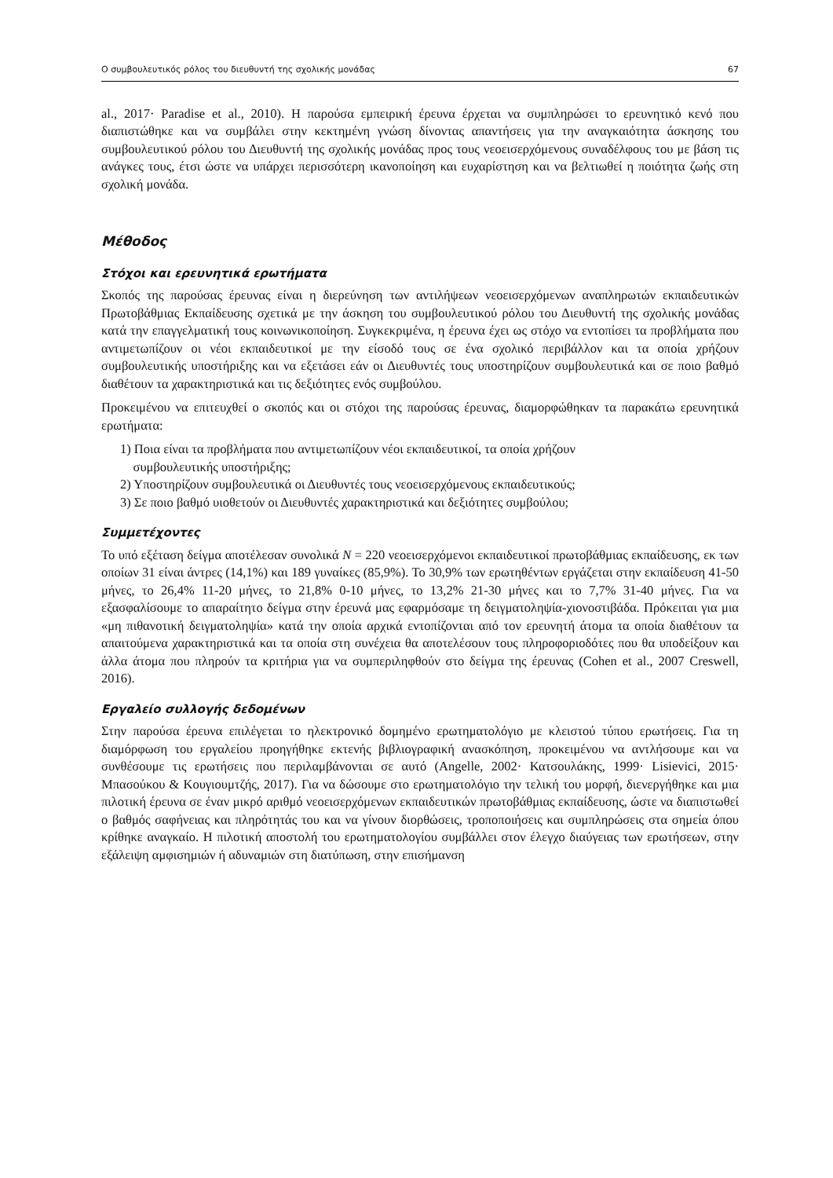Ο συμβουλευτικός ρόλος του διευθυντή της σχολικής μονάδας 67
al., 2017· Paradise et al., 2010). Η παρούσα εμπειρική έρευνα έρχεται να συμπληρώσει το ερευνητικό κενό που διαπιστώθηκε και να συμβάλει στην κεκτημένη γνώση δίνοντας απαντήσεις για την αναγκαιότητα άσκησης του συμβουλευτικού ρόλου του Διευθυντή της σχολικής μονάδας προς τους νεοεισερχόμενους συναδέλφους του με βάση τις ανάγκες τους, έτσι ώστε να υπάρχει περισσότερη ικανοποίηση και ευχαρίστηση και να βελτιωθεί η ποιότητα ζωής στη σχολική μονάδα.
Μέθοδος
Στόχοι και ερευνητικά ερωτήματα
Σκοπός της παρούσας έρευνας είναι η διερεύνηση των αντιλήψεων νεοεισερχόμενων αναπληρωτών εκπαιδευτικών Πρωτοβάθμιας Εκπαίδευσης σχετικά με την άσκηση του συμβουλευτικού ρόλου του Διευθυντή της σχολικής μονάδας κατά την επαγγελματική τους κοινωνικοποίηση. Συγκεκριμένα, η έρευνα έχει ως στόχο να εντοπίσει τα προβλήματα που αντιμετωπίζουν οι νέοι εκπαιδευτικοί με την είσοδό τους σε ένα σχολικό περιβάλλον και τα οποία χρήζουν συμβουλευτικής υποστήριξης και να εξετάσει εάν οι Διευθυντές τους υποστηρίζουν συμβουλευτικά και σε ποιο βαθμό διαθέτουν τα χαρακτηριστικά και τις δεξιότητες ενός συμβούλου.
Προκειμένου να επιτευχθεί ο σκοπός και οι στόχοι της παρούσας έρευνας, διαμορφώθηκαν τα παρακάτω ερευνητικά ερωτήματα:
1) Ποια είναι τα προβλήματα που αντιμετωπίζουν νέοι εκπαιδευτικοί, τα οποία χρήζουν
συμβουλευτικής υποστήριξης;
2) Υποστηρίζουν συμβουλευτικά οι Διευθυντές τους νεοεισερχόμενους εκπαιδευτικούς;
3) Σε ποιο βαθμό υιοθετούν οι Διευθυντές χαρακτηριστικά και δεξιότητες συμβούλου;
Συμμετέχοντες
Το υπό εξέταση δείγμα αποτέλεσαν συνολικά N = 220 νεοεισερχόμενοι εκπαιδευτικοί πρωτοβάθμιας εκπαίδευσης, εκ των οποίων 31 είναι άντρες (14,1%) και 189 γυναίκες (85,9%). Το 30,9% των ερωτηθέντων εργάζεται στην εκπαίδευση 41-50 μήνες, το 26,4% 11-20 μήνες, το 21,8% 0-10 μήνες, το 13,2% 21-30 μήνες και το 7,7% 31-40 μήνες. Για να εξασφαλίσουμε το απαραίτητο δείγμα στην έρευνά μας εφαρμόσαμε τη δειγματοληψία-χιονοστιβάδα. Πρόκειται για μια «μη πιθανοτική δειγματοληψία» κατά την οποία αρχικά εντοπίζονται από τον ερευνητή άτομα τα οποία διαθέτουν τα απαιτούμενα χαρακτηριστικά και τα οποία στη συνέχεια θα αποτελέσουν τους πληροφοριοδότες που θα υποδείξουν και άλλα άτομα που πληρούν τα κριτήρια για να συμπεριληφθούν στο δείγμα της έρευνας (Cohen et al., 2007 Creswell, 2016).
Εργαλείο συλλογής δεδομένων
Στην παρούσα έρευνα επιλέγεται το ηλεκτρονικό δομημένο ερωτηματολόγιο με κλειστού τύπου ερωτήσεις. Για τη διαμόρφωση του εργαλείου προηγήθηκε εκτενής βιβλιογραφική ανασκόπηση, προκειμένου να αντλήσουμε και να συνθέσουμε τις ερωτήσεις που περιλαμβάνονται σε αυτό (Angelle, 2002· Κατσουλάκης, 1999· Lisievici, 2015· Μπασούκου & Κουγιουμτζής, 2017). Για να δώσουμε στο ερωτηματολόγιο την τελική του μορφή, διενεργήθηκε και μια πιλοτική έρευνα σε έναν μικρό αριθμό νεοεισερχόμενων εκπαιδευτικών πρωτοβάθμιας εκπαίδευσης, ώστε να διαπιστωθεί ο βαθμός σαφήνειας και πληρότητάς του και να γίνουν διορθώσεις, τροποποιήσεις και συμπληρώσεις στα σημεία όπου κρίθηκε αναγκαίο. Η πιλοτική αποστολή του ερωτηματολογίου συμβάλλει στον έλεγχο διαύγειας των ερωτήσεων, στην εξάλειψη αμφισημιών ή αδυναμιών στη διατύπωση, στην επισήμανση